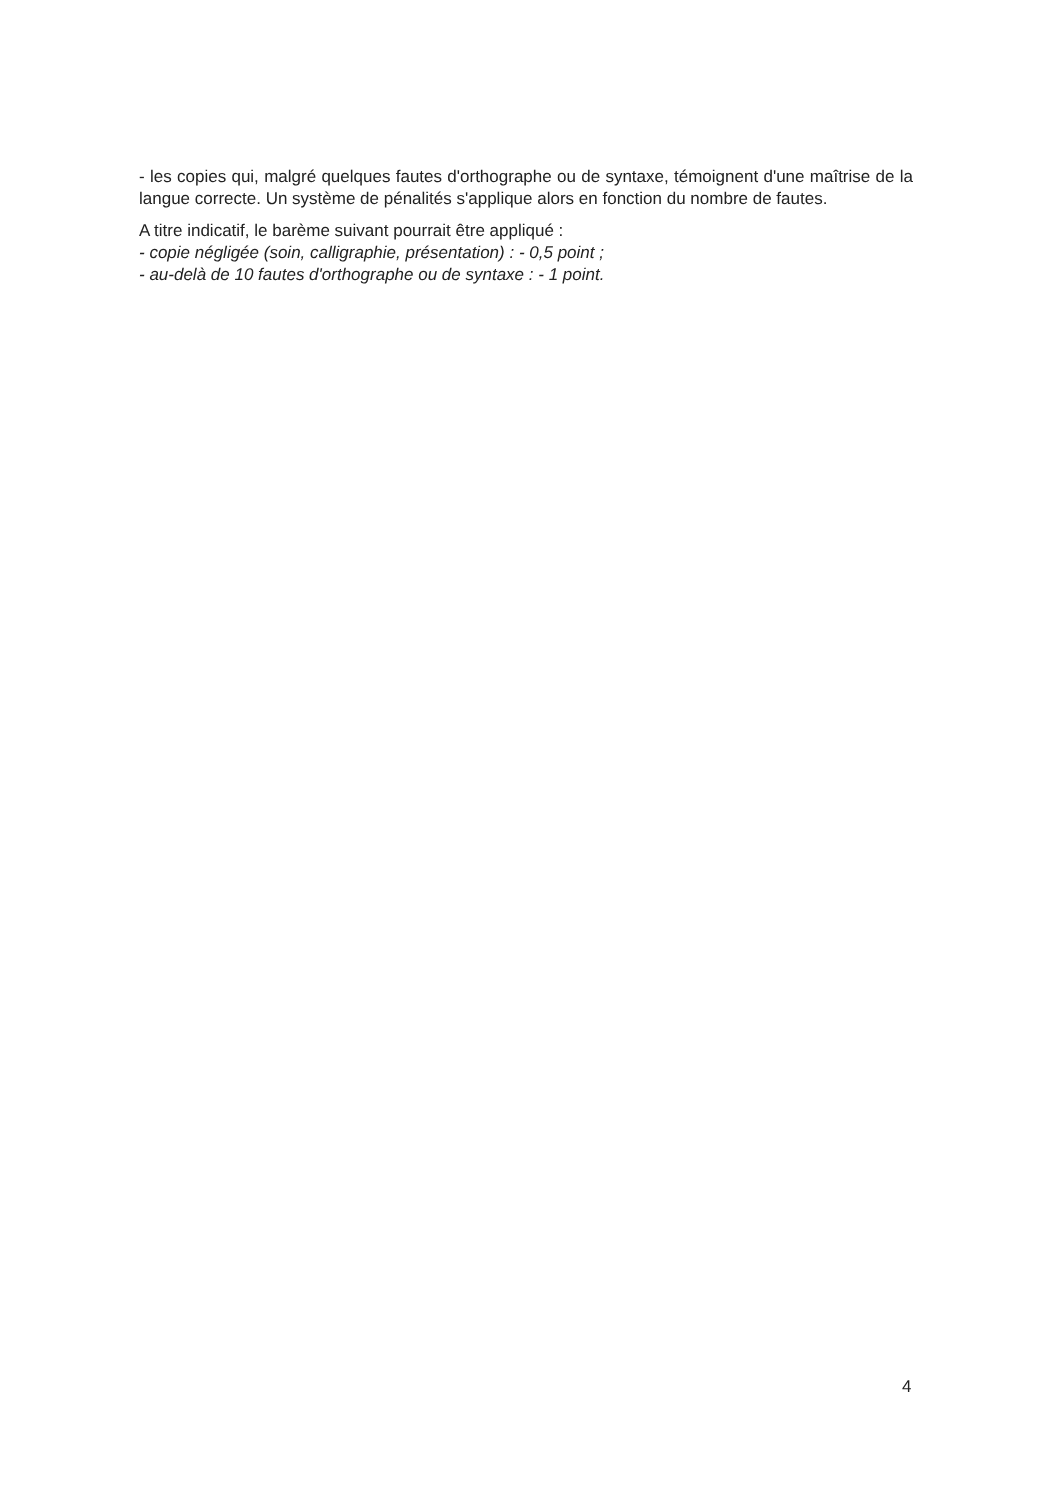- les copies qui, malgré quelques fautes d'orthographe ou de syntaxe, témoignent d'une maîtrise de la langue correcte. Un système de pénalités s'applique alors en fonction du nombre de fautes.
A titre indicatif, le barème suivant pourrait être appliqué :
- copie négligée (soin, calligraphie, présentation) : - 0,5 point ;
- au-delà de 10 fautes d'orthographe ou de syntaxe : - 1 point.
4